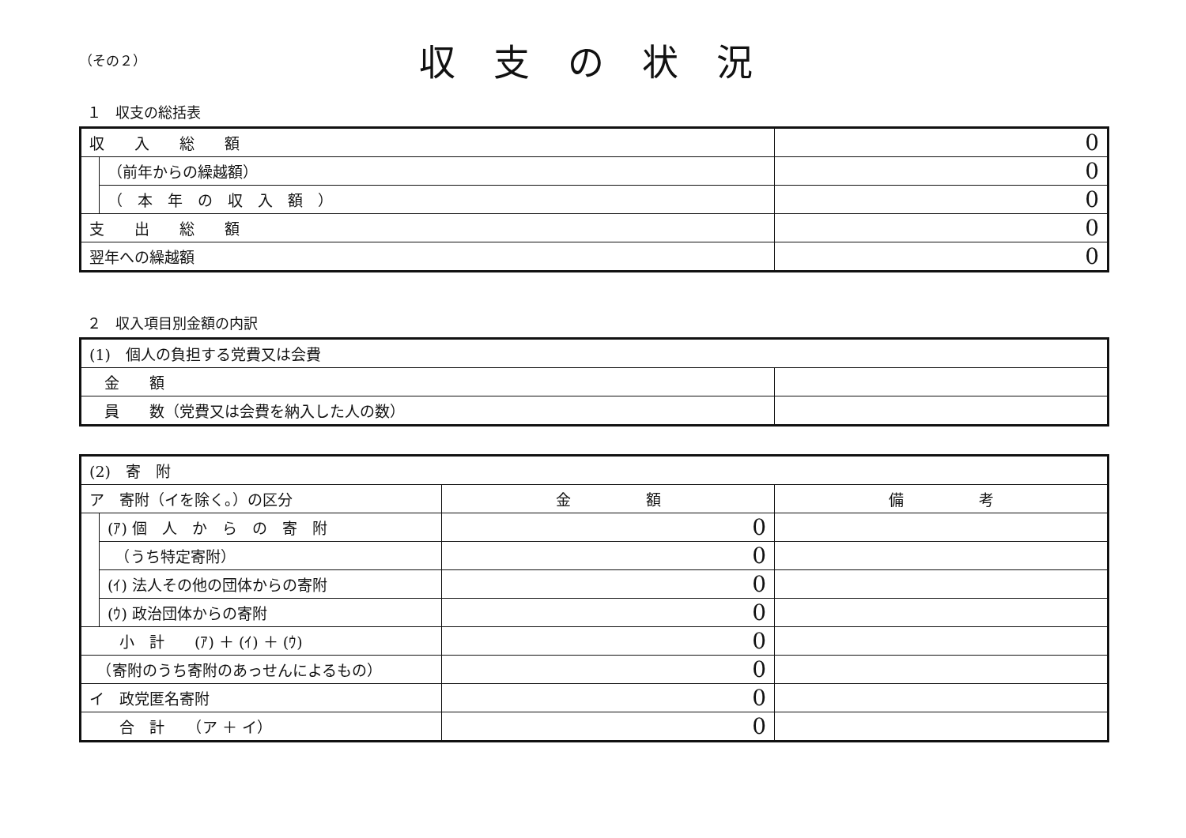（その２）
収支の状況
１　収支の総括表
| 収 入 総 額 | | 0 |
| | （前年からの繰越額） | 0 |
| | （ 本 年 の 収 入 額 ） | 0 |
| 支 出 総 額 | | 0 |
| 翌年への繰越額 | | 0 |
２　収入項目別金額の内訳
| (1) 個人の負担する党費又は会費 | |
| 金 額 | |
| 員 数（党費又は会費を納入した人の数） | |
| (2) 寄 附 | | | |
| ア 寄附（イを除く。）の区分 | | 金 額 | 備 考 |
| | (ｱ) 個 人 か ら の 寄 附 | 0 | |
| | （うち特定寄附） | 0 | |
| | (ｲ) 法人その他の団体からの寄附 | 0 | |
| | (ｳ) 政治団体からの寄附 | 0 | |
| 小 計 (ｱ) ＋ (ｲ) ＋ (ｳ) | | 0 | |
| （寄附のうち寄附のあっせんによるもの） | | 0 | |
| イ 政党匿名寄附 | | 0 | |
| 合 計 （ア ＋ イ） | | 0 | |